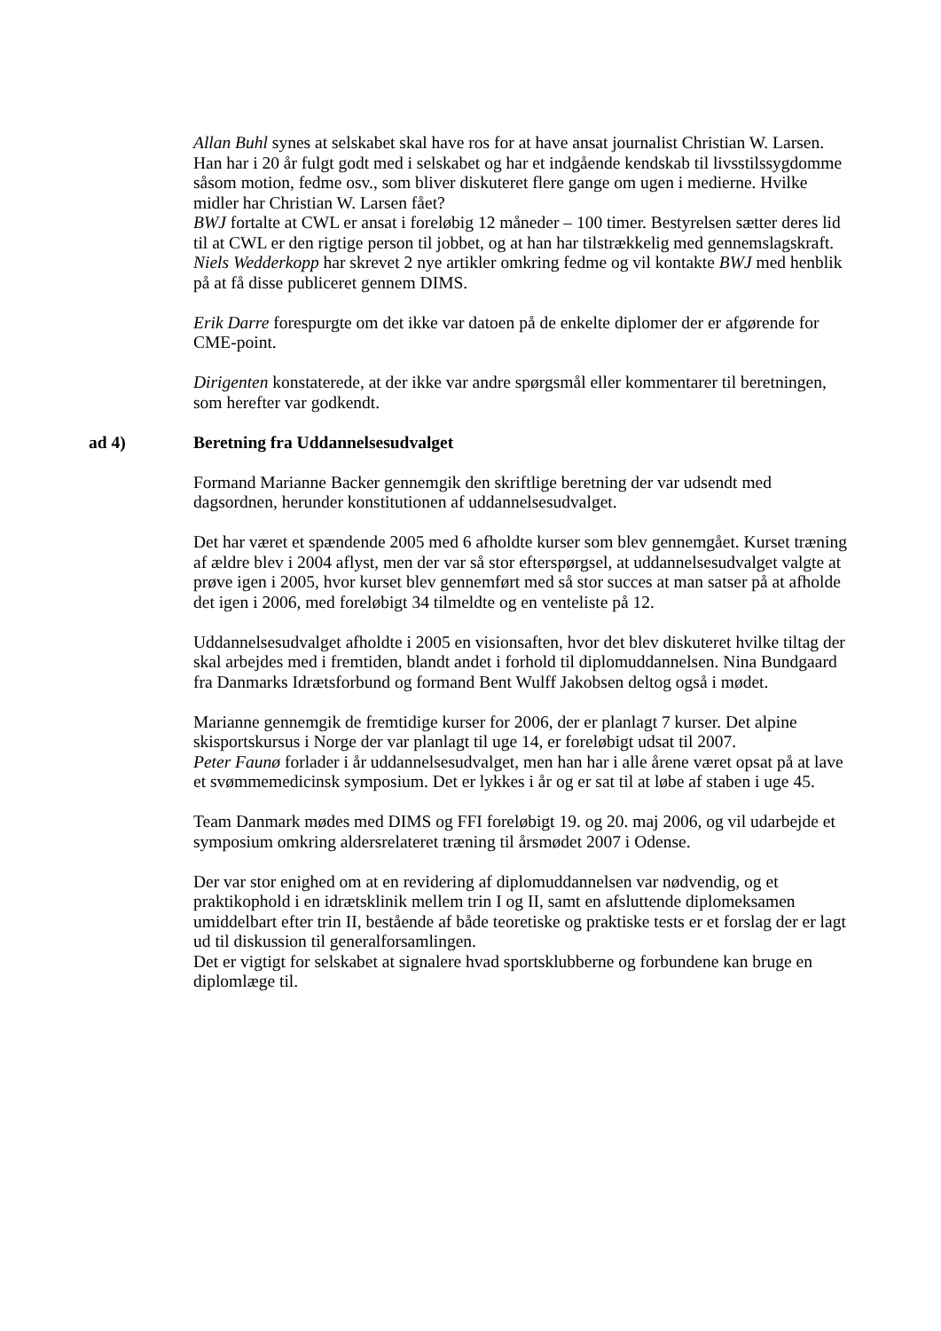Allan Buhl synes at selskabet skal have ros for at have ansat journalist Christian W. Larsen. Han har i 20 år fulgt godt med i selskabet og har et indgående kendskab til livsstilssygdomme såsom motion, fedme osv., som bliver diskuteret flere gange om ugen i medierne. Hvilke midler har Christian W. Larsen fået?
BWJ fortalte at CWL er ansat i foreløbig 12 måneder – 100 timer. Bestyrelsen sætter deres lid til at CWL er den rigtige person til jobbet, og at han har tilstrækkelig med gennemslagskraft.
Niels Wedderkopp har skrevet 2 nye artikler omkring fedme og vil kontakte BWJ med henblik på at få disse publiceret gennem DIMS.
Erik Darre forespurgte om det ikke var datoen på de enkelte diplomer der er afgørende for CME-point.
Dirigenten konstaterede, at der ikke var andre spørgsmål eller kommentarer til beretningen, som herefter var godkendt.
ad 4) Beretning fra Uddannelsesudvalget
Formand Marianne Backer gennemgik den skriftlige beretning der var udsendt med dagsordnen, herunder konstitutionen af uddannelsesudvalget.
Det har været et spændende 2005 med 6 afholdte kurser som blev gennemgået. Kurset træning af ældre blev i 2004 aflyst, men der var så stor efterspørgsel, at uddannelsesudvalget valgte at prøve igen i 2005, hvor kurset blev gennemført med så stor succes at man satser på at afholde det igen i 2006, med foreløbigt 34 tilmeldte og en venteliste på 12.
Uddannelsesudvalget afholdte i 2005 en visionsaften, hvor det blev diskuteret hvilke tiltag der skal arbejdes med i fremtiden, blandt andet i forhold til diplomuddannelsen. Nina Bundgaard fra Danmarks Idrætsforbund og formand Bent Wulff Jakobsen deltog også i mødet.
Marianne gennemgik de fremtidige kurser for 2006, der er planlagt 7 kurser. Det alpine skisportskursus i Norge der var planlagt til uge 14, er foreløbigt udsat til 2007.
Peter Faunø forlader i år uddannelsesudvalget, men han har i alle årene været opsat på at lave et svømmemedicinsk symposium. Det er lykkes i år og er sat til at løbe af staben i uge 45.
Team Danmark mødes med DIMS og FFI foreløbigt 19. og 20. maj 2006, og vil udarbejde et symposium omkring aldersrelateret træning til årsmødet 2007 i Odense.
Der var stor enighed om at en revidering af diplomuddannelsen var nødvendig, og et praktikophold i en idrætsklinik mellem trin I og II, samt en afsluttende diplomeksamen umiddelbart efter trin II, bestående af både teoretiske og praktiske tests er et forslag der er lagt ud til diskussion til generalforsamlingen.
Det er vigtigt for selskabet at signalere hvad sportsklubberne og forbundene kan bruge en diplomlæge til.